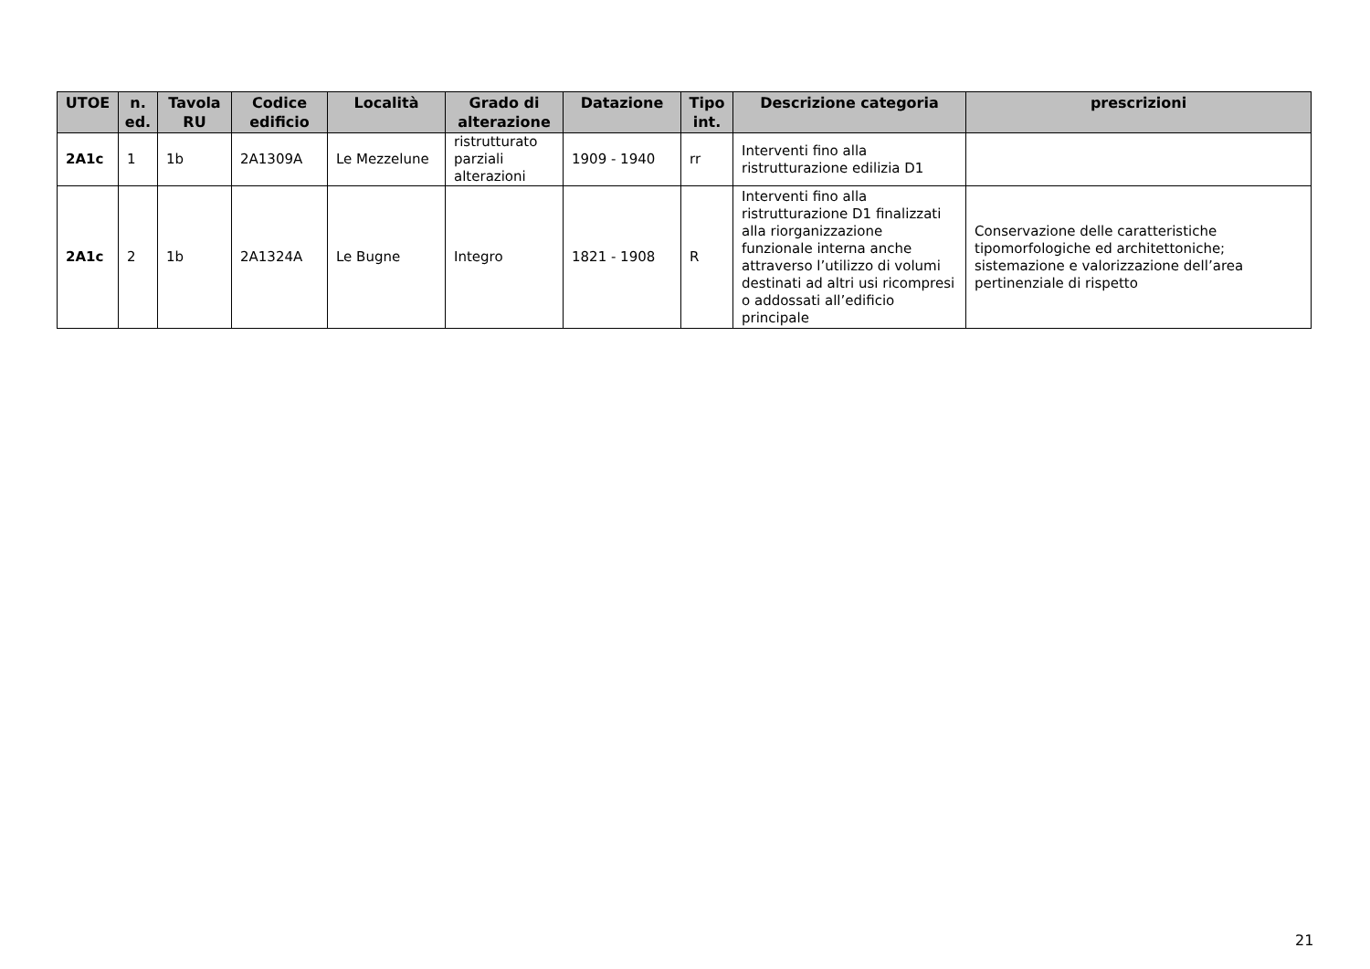| UTOE | n. ed. | Tavola RU | Codice edificio | Località | Grado di alterazione | Datazione | Tipo int. | Descrizione categoria | prescrizioni |
| --- | --- | --- | --- | --- | --- | --- | --- | --- | --- |
| 2A1c | 1 | 1b | 2A1309A | Le Mezzelune | ristrutturato parziali alterazioni | 1909 - 1940 | rr | Interventi fino alla ristrutturazione edilizia D1 | |
| 2A1c | 2 | 1b | 2A1324A | Le Bugne | Integro | 1821 - 1908 | R | Interventi fino alla ristrutturazione D1 finalizzati alla riorganizzazione funzionale interna anche attraverso l’utilizzo di volumi destinati ad altri usi ricompresi o addossati all’edificio principale | Conservazione delle caratteristiche tipomorfologiche ed architettoniche; sistemazione e valorizzazione dell’area pertinenziale di rispetto |
21